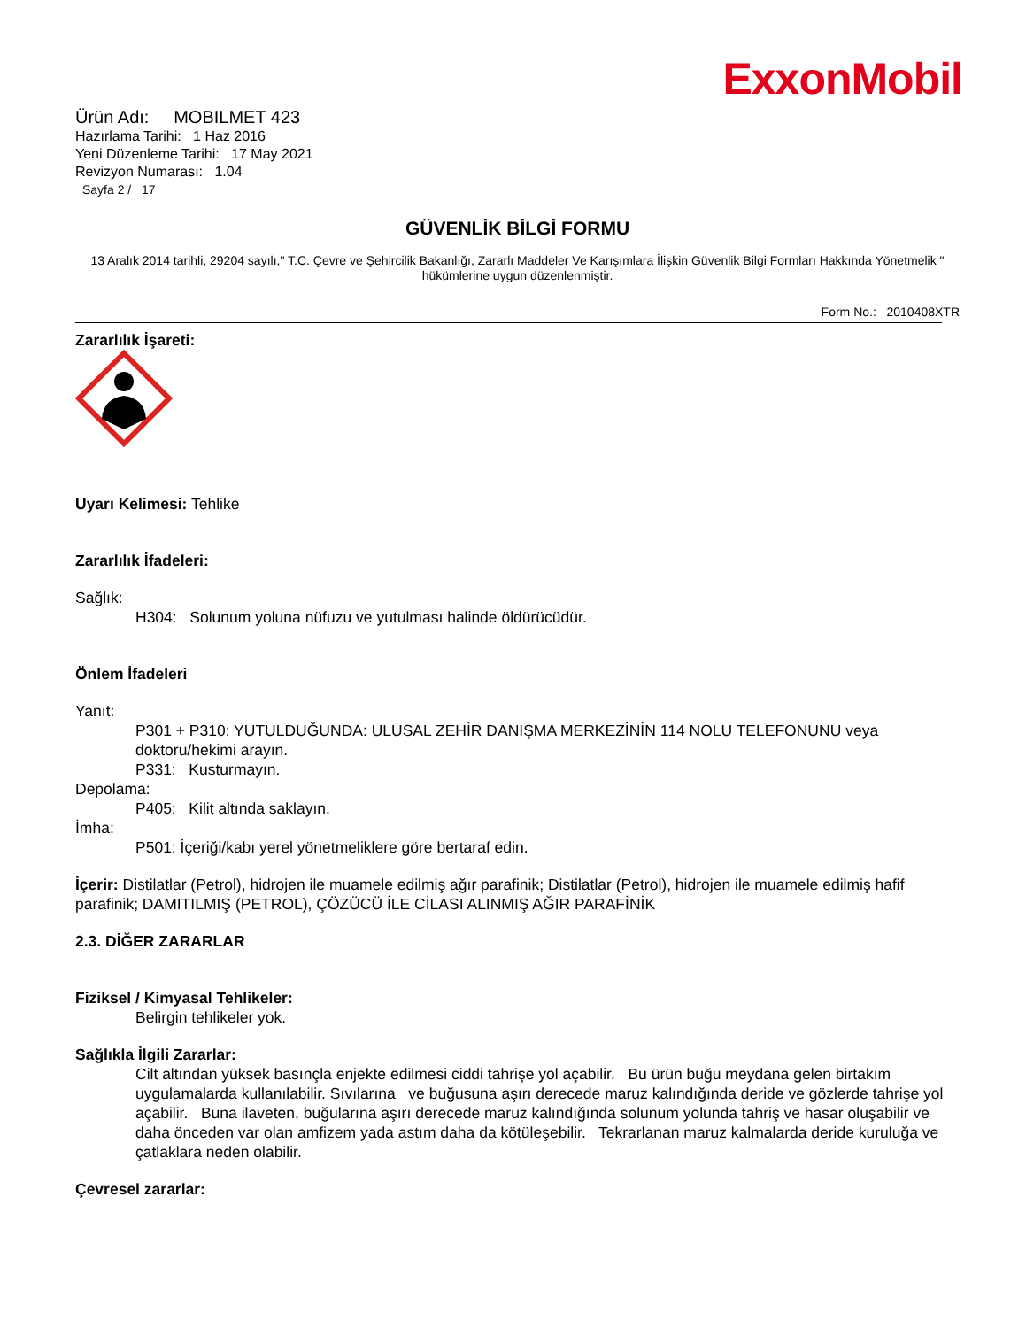ExxonMobil
Ürün Adı: MOBILMET 423
Hazırlama Tarihi: 1 Haz 2016
Yeni Düzenleme Tarihi: 17 May 2021
Revizyon Numarası: 1.04
Sayfa 2 / 17
GÜVENLİK BİLGİ FORMU
13 Aralık 2014 tarihli, 29204 sayılı," T.C. Çevre ve Şehircilik Bakanlığı, Zararlı Maddeler Ve Karışımlara İlişkin Güvenlik Bilgi Formları Hakkında Yönetmelik " hükümlerine uygun düzenlenmiştir.
Form No.: 2010408XTR
Zararlılık İşareti:
Uyarı Kelimesi: Tehlike
Zararlılık İfadeleri:
Sağlık:
H304: Solunum yoluna nüfuzu ve yutulması halinde öldürücüdür.
Önlem İfadeleri
Yanıt:
P301 + P310: YUTULDUĞUNDA: ULUSAL ZEHİR DANIŞMA MERKEZİNİN 114 NOLU TELEFONUNU veya doktoru/hekimi arayın.
P331: Kusturmayın.
Depolama:
P405: Kilit altında saklayın.
İmha:
P501: İçeriği/kabı yerel yönetmeliklere göre bertaraf edin.
İçerir: Distilatlar (Petrol), hidrojen ile muamele edilmiş ağır parafinik; Distilatlar (Petrol), hidrojen ile muamele edilmiş hafif parafinik; DAMITILMIŞ (PETROL), ÇÖZÜCÜ İLE CİLASI ALINMIŞ AĞIR PARAFİNİK
2.3. DİĞER ZARARLAR
Fiziksel / Kimyasal Tehlikeler:
Belirgin tehlikeler yok.
Sağlıkla İlgili Zararlar:
Cilt altından yüksek basınçla enjekte edilmesi ciddi tahrişe yol açabilir. Bu ürün buğu meydana gelen birtakım uygulamalarda kullanılabilir. Sıvılarına ve buğusuna aşırı derecede maruz kalındığında deride ve gözlerde tahrişe yol açabilir. Buna ilaveten, buğularına aşırı derecede maruz kalındığında solunum yolunda tahriş ve hasar oluşabilir ve daha önceden var olan amfizem yada astım daha da kötüleşebilir. Tekrarlanan maruz kalmalarda deride kuruluğa ve çatlaklara neden olabilir.
Çevresel zararlar: